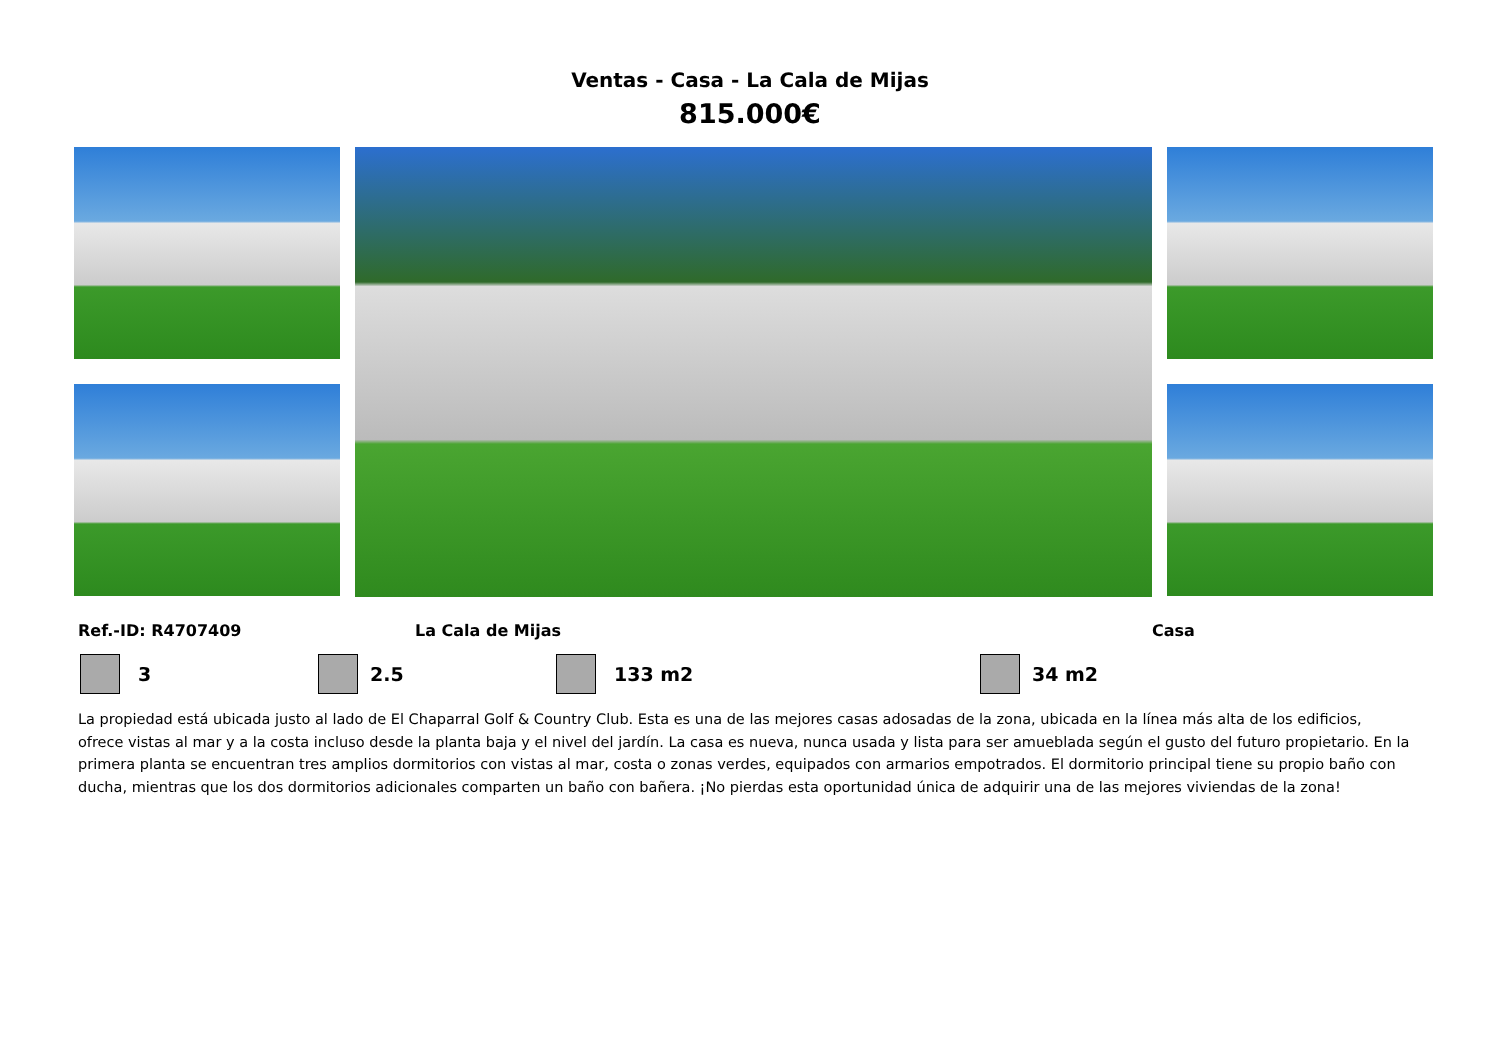Ventas - Casa - La Cala de Mijas
815.000€
Ref.-ID: R4707409 La Cala de Mijas Casa
3 2.5 133 m2 34 m2
La propiedad está ubicada justo al lado de El Chaparral Golf & Country Club. Esta es una de las mejores casas adosadas de la zona, ubicada en la línea más alta de los edificios, ofrece vistas al mar y a la costa incluso desde la planta baja y el nivel del jardín. La casa es nueva, nunca usada y lista para ser amueblada según el gusto del futuro propietario. En la primera planta se encuentran tres amplios dormitorios con vistas al mar, costa o zonas verdes, equipados con armarios empotrados. El dormitorio principal tiene su propio baño con ducha, mientras que los dos dormitorios adicionales comparten un baño con bañera. ¡No pierdas esta oportunidad única de adquirir una de las mejores viviendas de la zona!